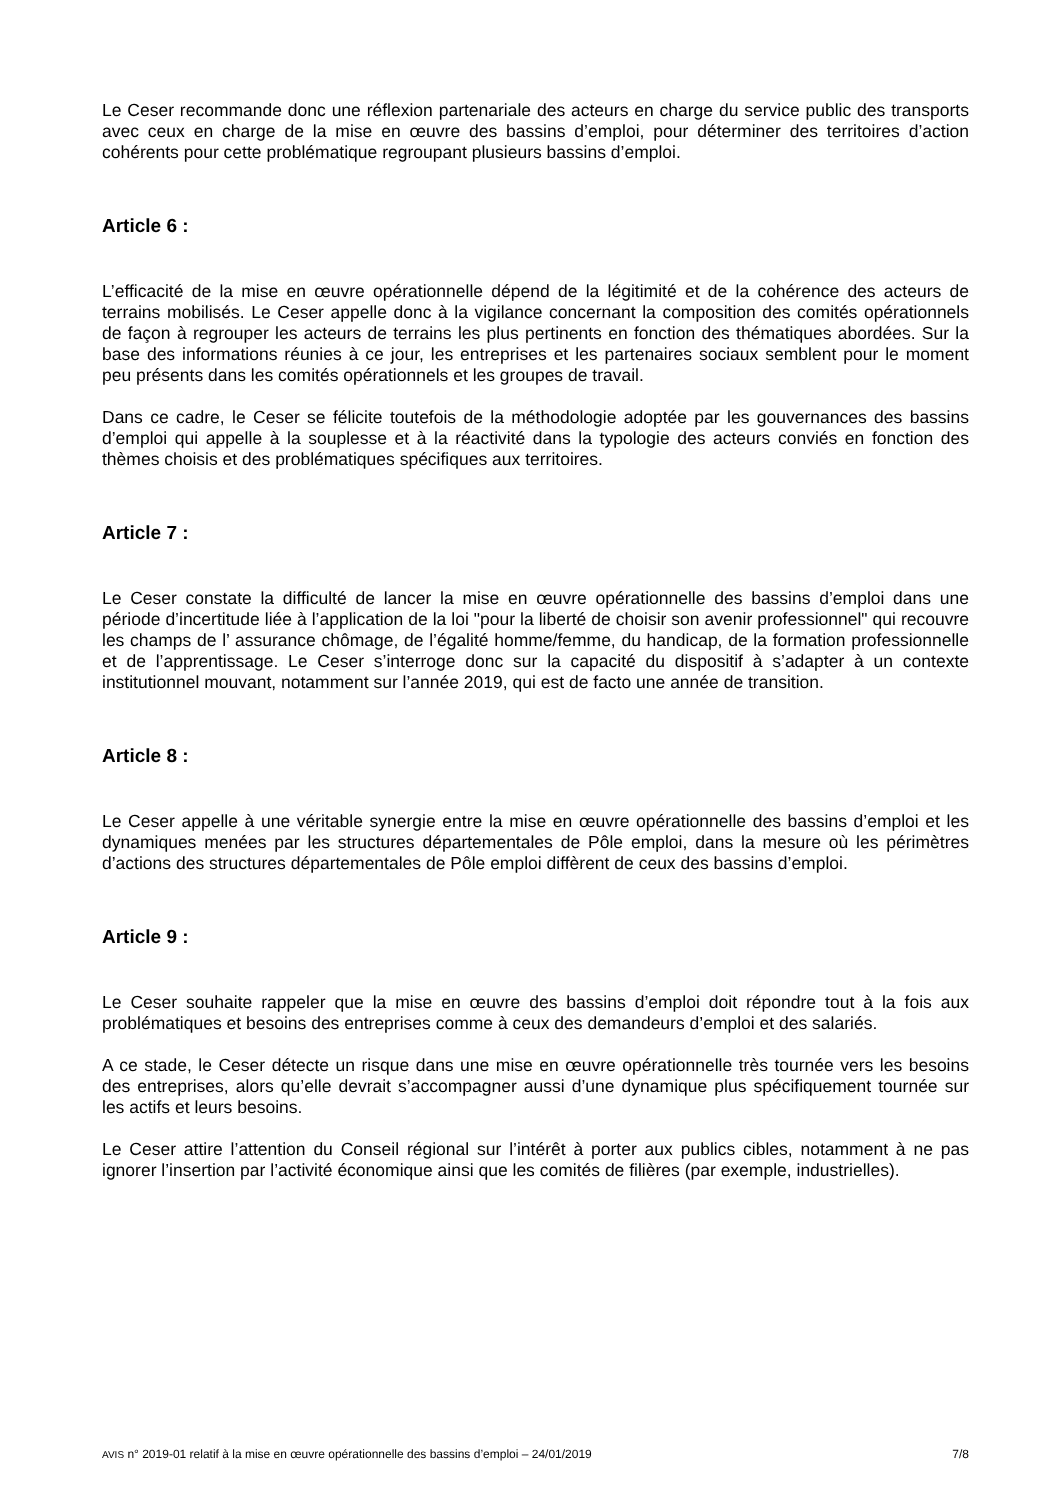Le Ceser recommande donc une réflexion partenariale des acteurs en charge du service public des transports avec ceux en charge de la mise en œuvre des bassins d’emploi, pour déterminer des territoires d’action cohérents pour cette problématique regroupant plusieurs bassins d’emploi.
Article 6 :
L’efficacité de la mise en œuvre opérationnelle dépend de la légitimité et de la cohérence des acteurs de terrains mobilisés. Le Ceser appelle donc à la vigilance concernant la composition des comités opérationnels de façon à regrouper les acteurs de terrains les plus pertinents en fonction des thématiques abordées. Sur la base des informations réunies à ce jour, les entreprises et les partenaires sociaux semblent pour le moment peu présents dans les comités opérationnels et les groupes de travail.
Dans ce cadre, le Ceser se félicite toutefois de la méthodologie adoptée par les gouvernances des bassins d’emploi qui appelle à la souplesse et à la réactivité dans la typologie des acteurs conviés en fonction des thèmes choisis et des problématiques spécifiques aux territoires.
Article 7 :
Le Ceser constate la difficulté de lancer la mise en œuvre opérationnelle des bassins d’emploi dans une période d’incertitude liée à l’application de la loi "pour la liberté de choisir son avenir professionnel" qui recouvre les champs de l’ assurance chômage, de l’égalité homme/femme, du handicap, de la formation professionnelle et de l’apprentissage. Le Ceser s’interroge donc sur la capacité du dispositif à s’adapter à un contexte institutionnel mouvant, notamment sur l’année 2019, qui est de facto une année de transition.
Article 8 :
Le Ceser appelle à une véritable synergie entre la mise en œuvre opérationnelle des bassins d’emploi et les dynamiques menées par les structures départementales de Pôle emploi, dans la mesure où les périmètres d’actions des structures départementales de Pôle emploi diffèrent de ceux des bassins d’emploi.
Article 9 :
Le Ceser souhaite rappeler que la mise en œuvre des bassins d’emploi doit répondre tout à la fois aux problématiques et besoins des entreprises comme à ceux des demandeurs d’emploi et des salariés.
A ce stade, le Ceser détecte un risque dans une mise en œuvre opérationnelle très tournée vers les besoins des entreprises, alors qu’elle devrait s’accompagner aussi d’une dynamique plus spécifiquement tournée sur les actifs et leurs besoins.
Le Ceser attire l’attention du Conseil régional sur l’intérêt à porter aux publics cibles, notamment à ne pas ignorer l’insertion par l’activité économique ainsi que les comités de filières (par exemple, industrielles).
AVIS n° 2019-01 relatif à la mise en œuvre opérationnelle des bassins d’emploi – 24/01/2019 7/8